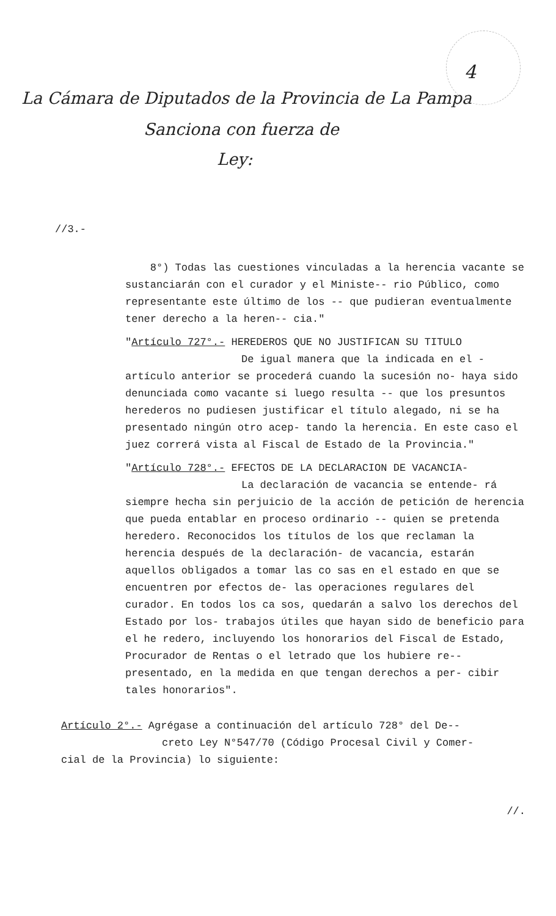4
La Cámara de Diputados de la Provincia de La Pampa
Sanciona con fuerza de
Ley:
//3.-
8°) Todas las cuestiones vinculadas a la herencia vacante se sustanciarán con el curador y el Ministe-- rio Público, como representante este último de los -- que pudieran eventualmente tener derecho a la heren-- cia."
"Artículo 727°.- HEREDEROS QUE NO JUSTIFICAN SU TITULO
De igual manera que la indicada en el - artículo anterior se procederá cuando la sucesión no- haya sido denunciada como vacante si luego resulta -- que los presuntos herederos no pudiesen justificar el título alegado, ni se ha presentado ningún otro acep- tando la herencia. En este caso el juez correrá vista al Fiscal de Estado de la Provincia."
"Artículo 728°.- EFECTOS DE LA DECLARACION DE VACANCIA-
La declaración de vacancia se entende- rá siempre hecha sin perjuicio de la acción de petición de herencia que pueda entablar en proceso ordinario -- quien se pretenda heredero. Reconocidos los títulos de los que reclaman la herencia después de la declaración- de vacancia, estarán aquellos obligados a tomar las co sas en el estado en que se encuentren por efectos de- las operaciones regulares del curador. En todos los ca sos, quedarán a salvo los derechos del Estado por los- trabajos útiles que hayan sido de beneficio para el he redero, incluyendo los honorarios del Fiscal de Estado, Procurador de Rentas o el letrado que los hubiere re-- presentado, en la medida en que tengan derechos a per- cibir tales honorarios".
Artículo 2°.- Agrégase a continuación del artículo 728° del De--
creto Ley N°547/70 (Código Procesal Civil y Comer-
cial de la Provincia) lo siguiente:
//.